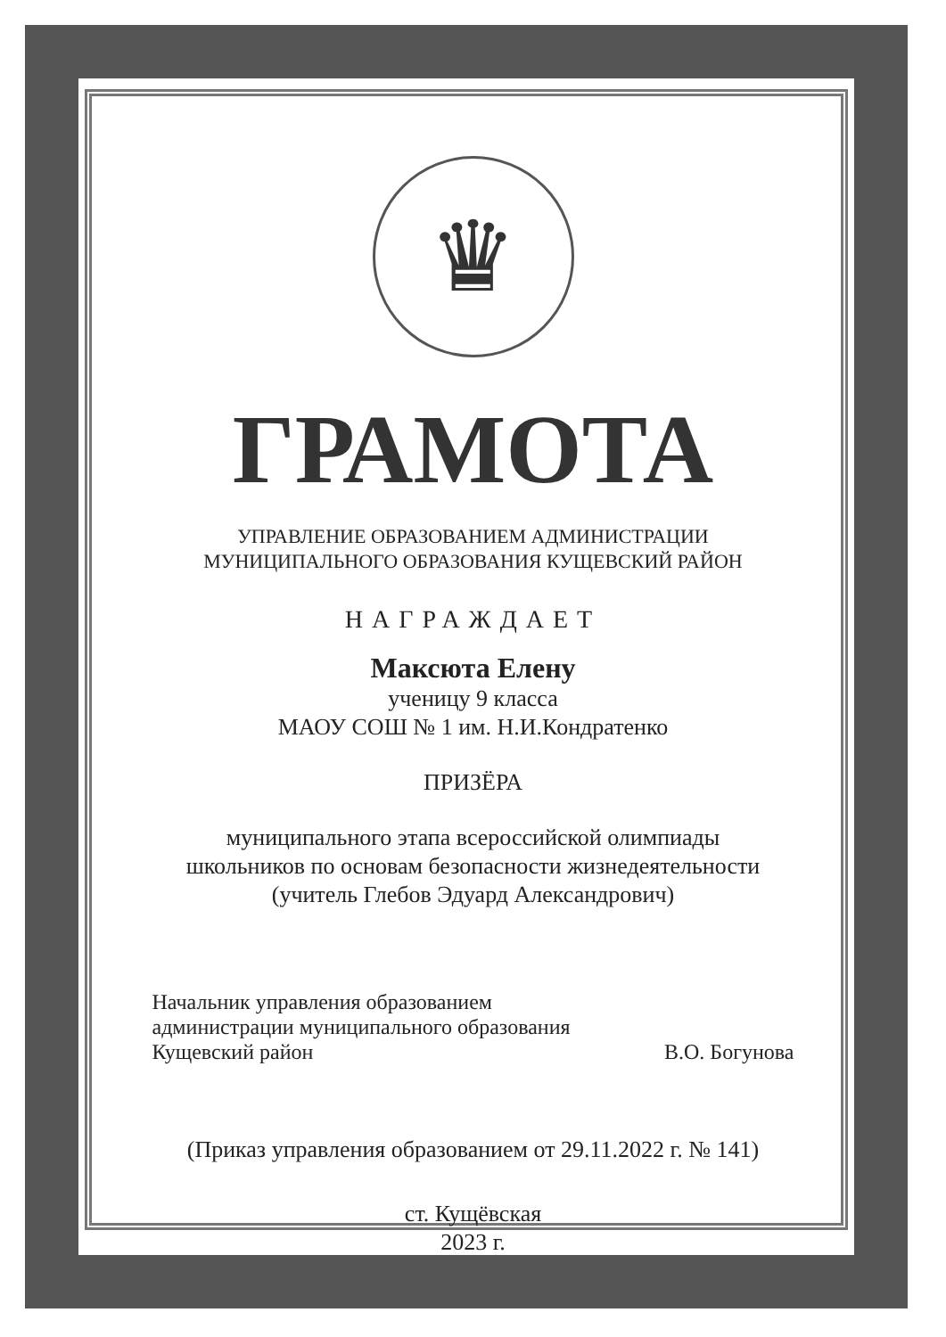♛
ГРАМОТА
УПРАВЛЕНИЕ ОБРАЗОВАНИЕМ АДМИНИСТРАЦИИ
МУНИЦИПАЛЬНОГО ОБРАЗОВАНИЯ КУЩЕВСКИЙ РАЙОН
НАГРАЖДАЕТ
Максюта Елену
ученицу 9 класса
МАОУ СОШ № 1 им. Н.И.Кондратенко
ПРИЗЁРА
муниципального этапа всероссийской олимпиады
школьников по основам безопасности жизнедеятельности
(учитель Глебов Эдуард Александрович)
Начальник управления образованием
администрации муниципального образования
Кущевский район
В.О. Богунова
(Приказ управления образованием от 29.11.2022 г. № 141)
ст. Кущёвская
2023 г.